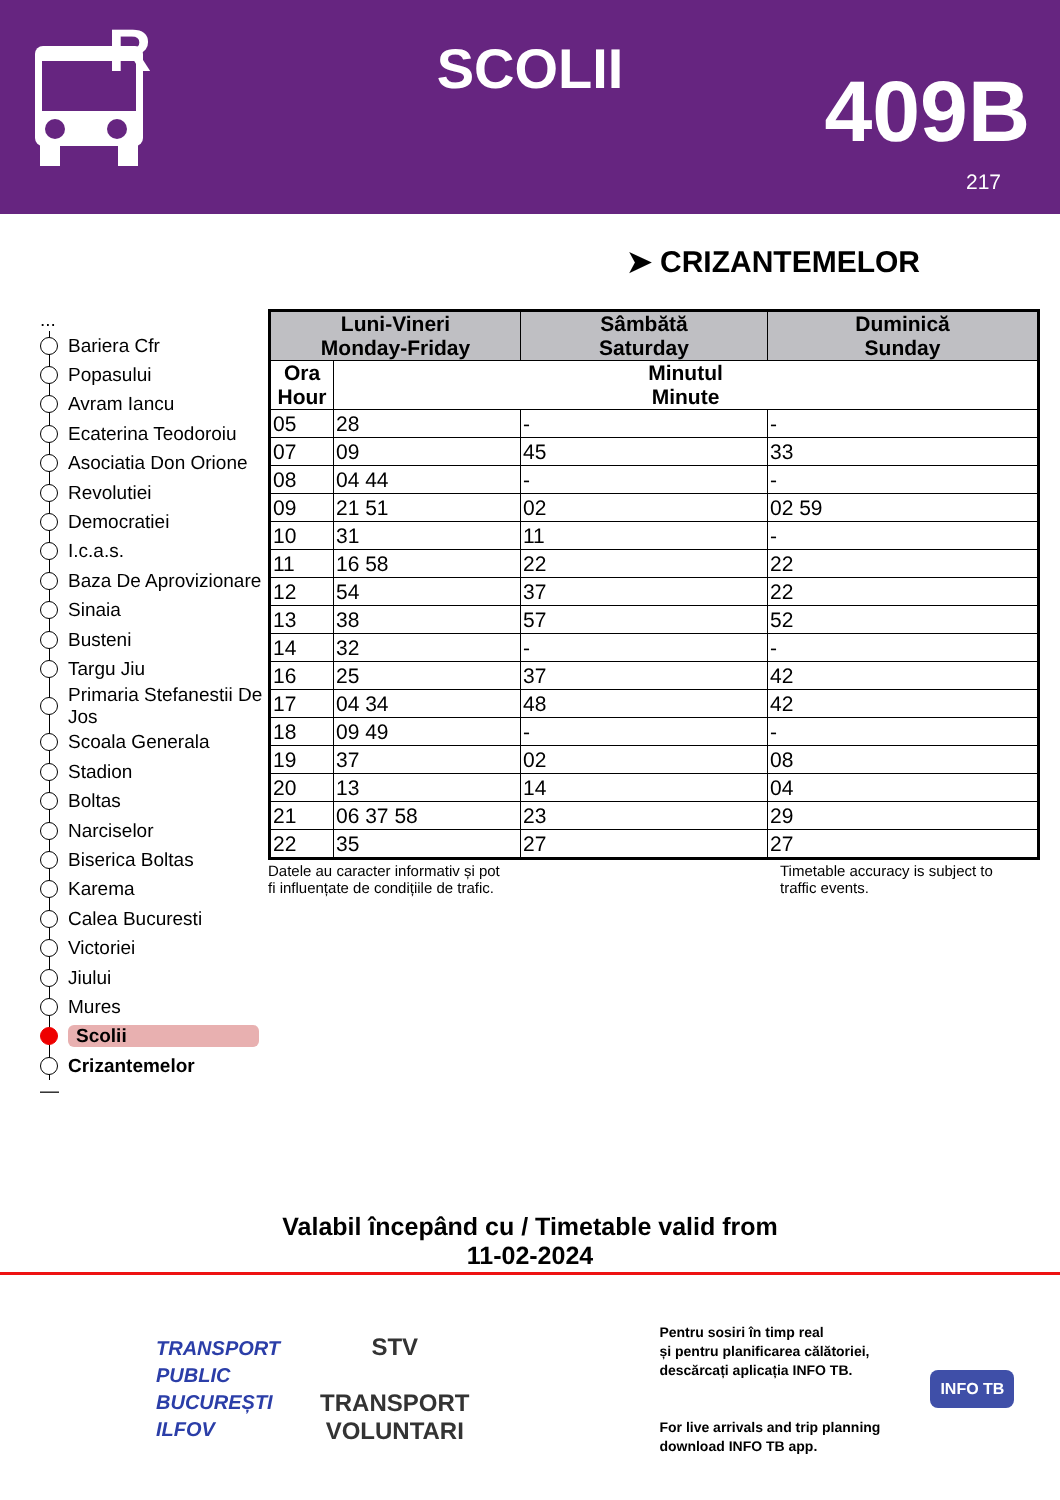R
SCOLII 409B
217
➤ CRIZANTEMELOR
...
Bariera Cfr
Popasului
Avram Iancu
Ecaterina Teodoroiu
Asociatia Don Orione
Revolutiei
Democratiei
I.c.a.s.
Baza De Aprovizionare
Sinaia
Busteni
Targu Jiu
Primaria Stefanestii De Jos
Scoala Generala
Stadion
Boltas
Narciselor
Biserica Boltas
Karema
Calea Bucuresti
Victoriei
Jiului
Mures
Scolii
Crizantemelor
—
| Luni-Vineri Monday-Friday | | Sâmbătă Saturday | Duminică Sunday |
| --- | --- | --- | --- |
| Ora Hour | Minutul Minute | | |
| 05 | 28 | - | - |
| 07 | 09 | 45 | 33 |
| 08 | 04 44 | - | - |
| 09 | 21 51 | 02 | 02 59 |
| 10 | 31 | 11 | - |
| 11 | 16 58 | 22 | 22 |
| 12 | 54 | 37 | 22 |
| 13 | 38 | 57 | 52 |
| 14 | 32 | - | - |
| 16 | 25 | 37 | 42 |
| 17 | 04 34 | 48 | 42 |
| 18 | 09 49 | - | - |
| 19 | 37 | 02 | 08 |
| 20 | 13 | 14 | 04 |
| 21 | 06 37 58 | 23 | 29 |
| 22 | 35 | 27 | 27 |
Datele au caracter informativ și pot
fi influențate de condițiile de trafic.
Timetable accuracy is subject to
traffic events.
Valabil începând cu / Timetable valid from
11-02-2024
TRANSPORT
PUBLIC
BUCUREȘTI
ILFOV
STV
TRANSPORT
VOLUNTARI
Pentru sosiri în timp real
și pentru planificarea călătoriei,
descărcați aplicația INFO TB.
For live arrivals and trip planning
download INFO TB app.
INFO TB